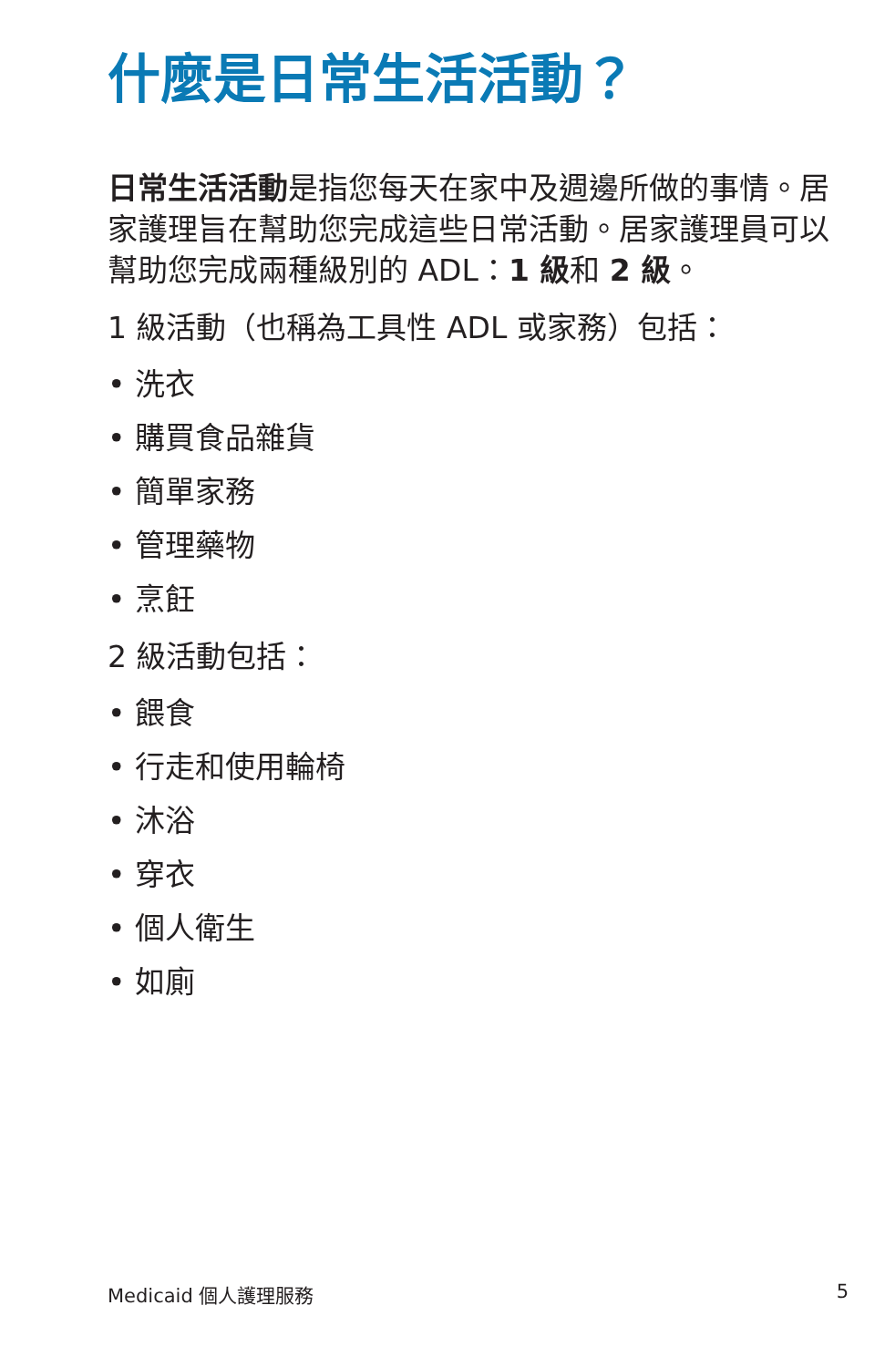什麼是日常生活活動？
日常生活活動是指您每天在家中及週邊所做的事情。居家護理旨在幫助您完成這些日常活動。居家護理員可以幫助您完成兩種級別的 ADL：1 級和 2 級。
1 級活動（也稱為工具性 ADL 或家務）包括：
• 洗衣
• 購買食品雜貨
• 簡單家務
• 管理藥物
• 烹飪
2 級活動包括：
• 餵食
• 行走和使用輪椅
• 沐浴
• 穿衣
• 個人衛生
• 如廁
Medicaid 個人護理服務 5